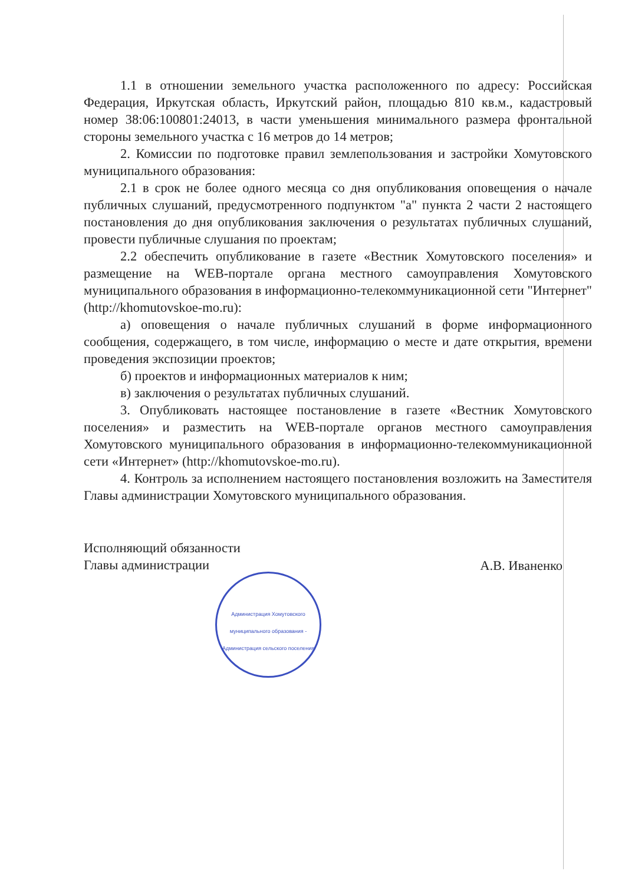1.1 в отношении земельного участка расположенного по адресу: Российская Федерация, Иркутская область, Иркутский район, площадью 810 кв.м., кадастровый номер 38:06:100801:24013, в части уменьшения минимального размера фронтальной стороны земельного участка с 16 метров до 14 метров;
2. Комиссии по подготовке правил землепользования и застройки Хомутовского муниципального образования:
2.1 в срок не более одного месяца со дня опубликования оповещения о начале публичных слушаний, предусмотренного подпунктом "а" пункта 2 части 2 настоящего постановления до дня опубликования заключения о результатах публичных слушаний, провести публичные слушания по проектам;
2.2 обеспечить опубликование в газете «Вестник Хомутовского поселения» и размещение на WEB-портале органа местного самоуправления Хомутовского муниципального образования в информационно-телекоммуникационной сети "Интернет" (http://khomutovskoe-mo.ru):
а) оповещения о начале публичных слушаний в форме информационного сообщения, содержащего, в том числе, информацию о месте и дате открытия, времени проведения экспозиции проектов;
б) проектов и информационных материалов к ним;
в) заключения о результатах публичных слушаний.
3. Опубликовать настоящее постановление в газете «Вестник Хомутовского поселения» и разместить на WEB-портале органов местного самоуправления Хомутовского муниципального образования в информационно-телекоммуникационной сети «Интернет» (http://khomutovskoe-mo.ru).
4. Контроль за исполнением настоящего постановления возложить на Заместителя Главы администрации Хомутовского муниципального образования.
Исполняющий обязанности
Главы администрации
А.В. Иваненко
Администрация Хомутовского муниципального образования - Администрация сельского поселения